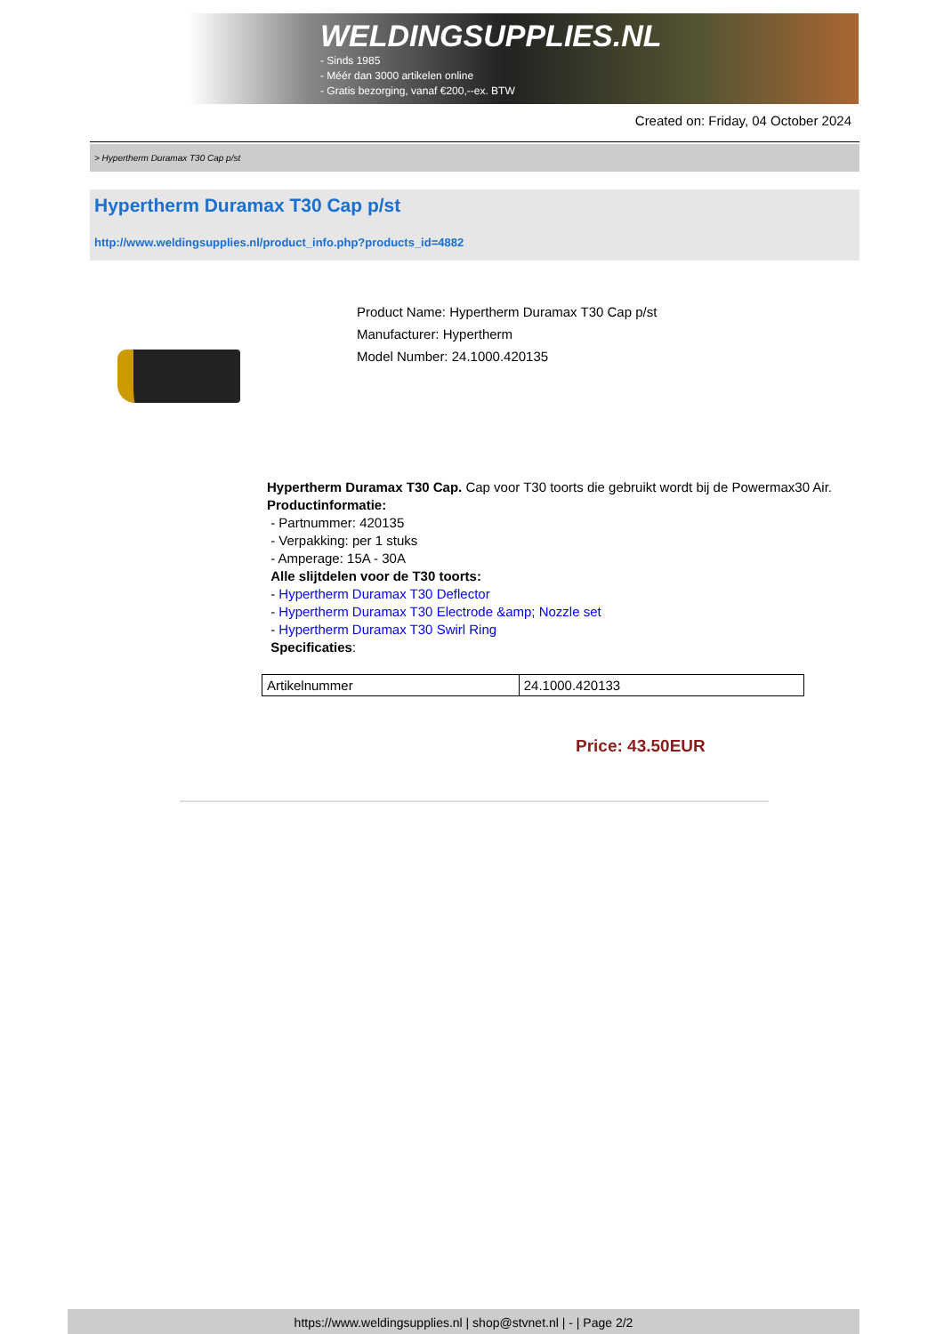WELDINGSUPPLIES.NL
- Sinds 1985
- Méér dan 3000 artikelen online
- Gratis bezorging, vanaf €200,--ex. BTW
Created on: Friday, 04 October 2024
> Hypertherm Duramax T30 Cap p/st
Hypertherm Duramax T30 Cap p/st
http://www.weldingsupplies.nl/product_info.php?products_id=4882
Product Name: Hypertherm Duramax T30 Cap p/st
Manufacturer: Hypertherm
Model Number: 24.1000.420135
Hypertherm Duramax T30 Cap. Cap voor T30 toorts die gebruikt wordt bij de Powermax30 Air. Productinformatie:
- Partnummer: 420135
- Verpakking: per 1 stuks
- Amperage: 15A - 30A
Alle slijtdelen voor de T30 toorts:
- Hypertherm Duramax T30 Deflector
- Hypertherm Duramax T30 Electrode &amp; Nozzle set
- Hypertherm Duramax T30 Swirl Ring
Specificaties:
| Artikelnummer | 24.1000.420133 |
Price: 43.50EUR
https://www.weldingsupplies.nl | shop@stvnet.nl | - | Page 2/2